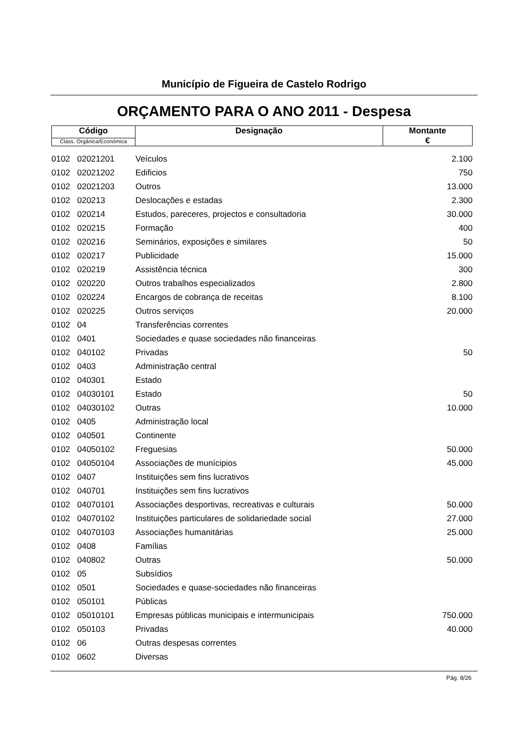Município de Figueira de Castelo Rodrigo
ORÇAMENTO PARA O ANO 2011 - Despesa
| Código | Designação | Montante € |
| Class. Orgânica/Económica | | |
| 0102 | 02021201 | Veículos | 2.100 |
| 0102 | 02021202 | Edificios | 750 |
| 0102 | 02021203 | Outros | 13.000 |
| 0102 | 020213 | Deslocações e estadas | 2.300 |
| 0102 | 020214 | Estudos, pareceres, projectos e consultadoria | 30.000 |
| 0102 | 020215 | Formação | 400 |
| 0102 | 020216 | Seminários, exposições e similares | 50 |
| 0102 | 020217 | Publicidade | 15.000 |
| 0102 | 020219 | Assistência técnica | 300 |
| 0102 | 020220 | Outros trabalhos especializados | 2.800 |
| 0102 | 020224 | Encargos de cobrança de receitas | 8.100 |
| 0102 | 020225 | Outros serviços | 20.000 |
| 0102 | 04 | Transferências correntes | |
| 0102 | 0401 | Sociedades e quase sociedades não financeiras | |
| 0102 | 040102 | Privadas | 50 |
| 0102 | 0403 | Administração central | |
| 0102 | 040301 | Estado | |
| 0102 | 04030101 | Estado | 50 |
| 0102 | 04030102 | Outras | 10.000 |
| 0102 | 0405 | Administração local | |
| 0102 | 040501 | Continente | |
| 0102 | 04050102 | Freguesias | 50.000 |
| 0102 | 04050104 | Associações de munícipios | 45.000 |
| 0102 | 0407 | Instituições sem fins lucrativos | |
| 0102 | 040701 | Instituições sem fins lucrativos | |
| 0102 | 04070101 | Associações desportivas, recreativas e culturais | 50.000 |
| 0102 | 04070102 | Instituições particulares de solidariedade social | 27.000 |
| 0102 | 04070103 | Associações humanitárias | 25.000 |
| 0102 | 0408 | Famílias | |
| 0102 | 040802 | Outras | 50.000 |
| 0102 | 05 | Subsídios | |
| 0102 | 0501 | Sociedades e quase-sociedades não financeiras | |
| 0102 | 050101 | Públicas | |
| 0102 | 05010101 | Empresas públicas municipais e intermunicipais | 750.000 |
| 0102 | 050103 | Privadas | 40.000 |
| 0102 | 06 | Outras despesas correntes | |
| 0102 | 0602 | Diversas | |
Pág. 8/26